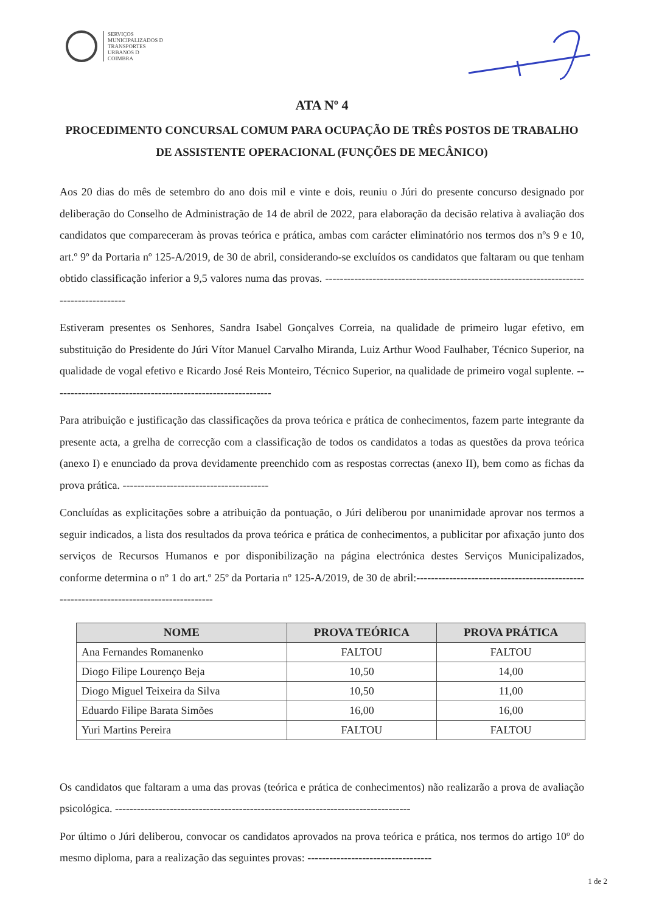SERVIÇOS
MUNICIPALIZADOS D
TRANSPORTES
URBANOS D
COIMBRA
ATA Nº 4
PROCEDIMENTO CONCURSAL COMUM PARA OCUPAÇÃO DE TRÊS POSTOS DE TRABALHO DE ASSISTENTE OPERACIONAL (FUNÇÕES DE MECÂNICO)
Aos 20 dias do mês de setembro do ano dois mil e vinte e dois, reuniu o Júri do presente concurso designado por deliberação do Conselho de Administração de 14 de abril de 2022, para elaboração da decisão relativa à avaliação dos candidatos que compareceram às provas teórica e prática, ambas com carácter eliminatório nos termos dos nºs 9 e 10, art.º 9º da Portaria nº 125-A/2019, de 30 de abril, considerando-se excluídos os candidatos que faltaram ou que tenham obtido classificação inferior a 9,5 valores numa das provas. -----------------------------------------------------------------------------------------
Estiveram presentes os Senhores, Sandra Isabel Gonçalves Correia, na qualidade de primeiro lugar efetivo, em substituição do Presidente do Júri Vítor Manuel Carvalho Miranda, Luiz Arthur Wood Faulhaber, Técnico Superior, na qualidade de vogal efetivo e Ricardo José Reis Monteiro, Técnico Superior, na qualidade de primeiro vogal suplente. ------------------------------------------------------------
Para atribuição e justificação das classificações da prova teórica e prática de conhecimentos, fazem parte integrante da presente acta, a grelha de correcção com a classificação de todos os candidatos a todas as questões da prova teórica (anexo I) e enunciado da prova devidamente preenchido com as respostas correctas (anexo II), bem como as fichas da prova prática. ----------------------------------------
Concluídas as explicitações sobre a atribuição da pontuação, o Júri deliberou por unanimidade aprovar nos termos a seguir indicados, a lista dos resultados da prova teórica e prática de conhecimentos, a publicitar por afixação junto dos serviços de Recursos Humanos e por disponibilização na página electrónica destes Serviços Municipalizados, conforme determina o nº 1 do art.º 25º da Portaria nº 125-A/2019, de 30 de abril:----------------------------------------------------------------------------------------
| NOME | PROVA TEÓRICA | PROVA PRÁTICA |
| --- | --- | --- |
| Ana Fernandes Romanenko | FALTOU | FALTOU |
| Diogo Filipe Lourenço Beja | 10,50 | 14,00 |
| Diogo Miguel Teixeira da Silva | 10,50 | 11,00 |
| Eduardo Filipe Barata Simões | 16,00 | 16,00 |
| Yuri Martins Pereira | FALTOU | FALTOU |
Os candidatos que faltaram a uma das provas (teórica e prática de conhecimentos) não realizarão a prova de avaliação psicológica. ---------------------------------------------------------------------------------
Por último o Júri deliberou, convocar os candidatos aprovados na prova teórica e prática, nos termos do artigo 10º do mesmo diploma, para a realização das seguintes provas: ----------------------------------
1 de 2